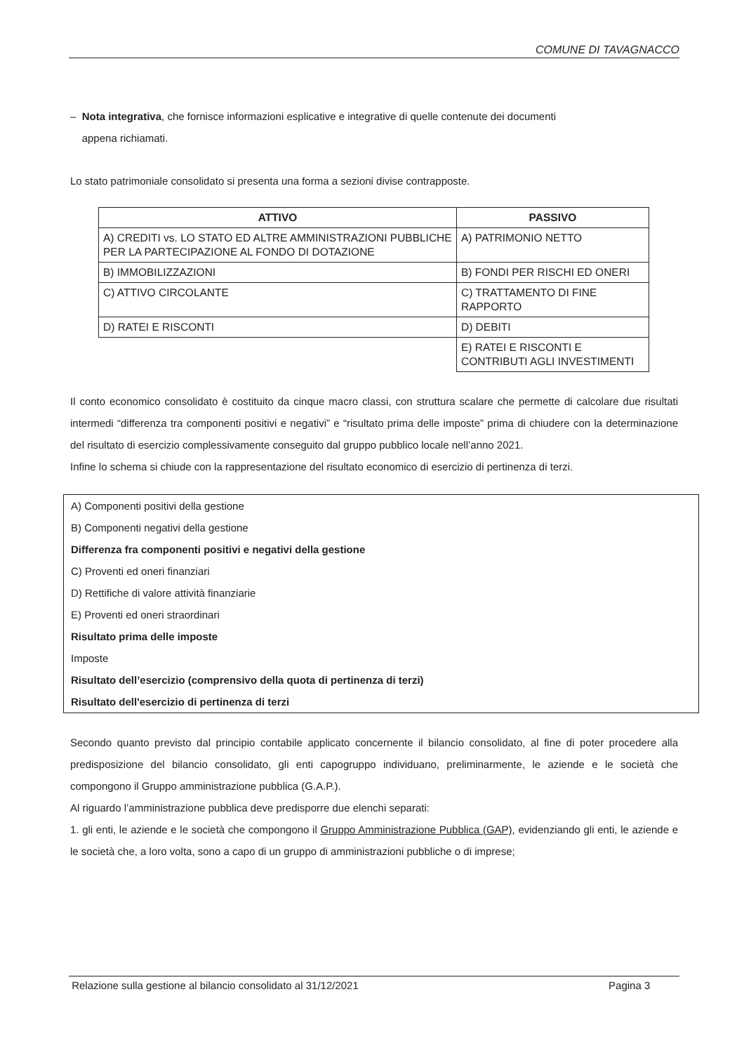COMUNE DI TAVAGNACCO
– Nota integrativa, che fornisce informazioni esplicative e integrative di quelle contenute dei documenti
appena richiamati.
Lo stato patrimoniale consolidato si presenta una forma a sezioni divise contrapposte.
| ATTIVO | PASSIVO |
| --- | --- |
| A) CREDITI vs. LO STATO ED ALTRE AMMINISTRAZIONI PUBBLICHE PER LA PARTECIPAZIONE AL FONDO DI DOTAZIONE | A) PATRIMONIO NETTO |
| B) IMMOBILIZZAZIONI | B) FONDI PER RISCHI ED ONERI |
| C) ATTIVO CIRCOLANTE | C) TRATTAMENTO DI FINE RAPPORTO |
| D) RATEI E RISCONTI | D) DEBITI |
| | E) RATEI E RISCONTI E CONTRIBUTI AGLI INVESTIMENTI |
Il conto economico consolidato è costituito da cinque macro classi, con struttura scalare che permette di calcolare due risultati intermedi “differenza tra componenti positivi e negativi” e “risultato prima delle imposte” prima di chiudere con la determinazione del risultato di esercizio complessivamente conseguito dal gruppo pubblico locale nell’anno 2021.
Infine lo schema si chiude con la rappresentazione del risultato economico di esercizio di pertinenza di terzi.
A) Componenti positivi della gestione
B) Componenti negativi della gestione
Differenza fra componenti positivi e negativi della gestione
C) Proventi ed oneri finanziari
D) Rettifiche di valore attività finanziarie
E) Proventi ed oneri straordinari
Risultato prima delle imposte
Imposte
Risultato dell’esercizio (comprensivo della quota di pertinenza di terzi)
Risultato dell'esercizio di pertinenza di terzi
Secondo quanto previsto dal principio contabile applicato concernente il bilancio consolidato, al fine di poter procedere alla predisposizione del bilancio consolidato, gli enti capogruppo individuano, preliminarmente, le aziende e le società che compongono il Gruppo amministrazione pubblica (G.A.P.).
Al riguardo l’amministrazione pubblica deve predisporre due elenchi separati:
1. gli enti, le aziende e le società che compongono il Gruppo Amministrazione Pubblica (GAP), evidenziando gli enti, le aziende e le società che, a loro volta, sono a capo di un gruppo di amministrazioni pubbliche o di imprese;
Relazione sulla gestione al bilancio consolidato al 31/12/2021 Pagina 3